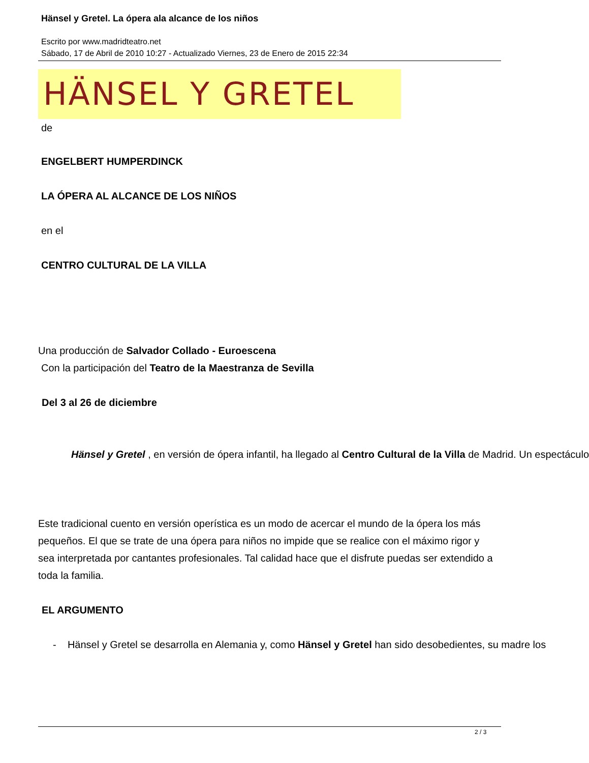Hänsel y Gretel. La ópera ala alcance de los niños
Escrito por www.madridteatro.net
Sábado, 17 de Abril de 2010 10:27 - Actualizado Viernes, 23 de Enero de 2015 22:34
HÄNSEL Y GRETEL
de
ENGELBERT HUMPERDINCK
LA ÓPERA AL ALCANCE DE LOS NIÑOS
en el
CENTRO CULTURAL DE LA VILLA
Una producción de Salvador Collado - Euroescena
Con la participación del Teatro de la Maestranza de Sevilla
Del 3 al 26 de diciembre
Hänsel y Gretel , en versión de ópera infantil, ha llegado al Centro Cultural de la Villa de Madrid. Un espectáculo
Este tradicional cuento en versión operística es un modo de acercar el mundo de la ópera los más pequeños. El que se trate de una ópera para niños no impide que se realice con el máximo rigor y sea interpretada por cantantes profesionales. Tal calidad hace que el disfrute puedas ser extendido a toda la familia.
EL ARGUMENTO
- Hänsel y Gretel se desarrolla en Alemania y, como Hänsel y Gretel han sido desobedientes, su madre los
2 / 3